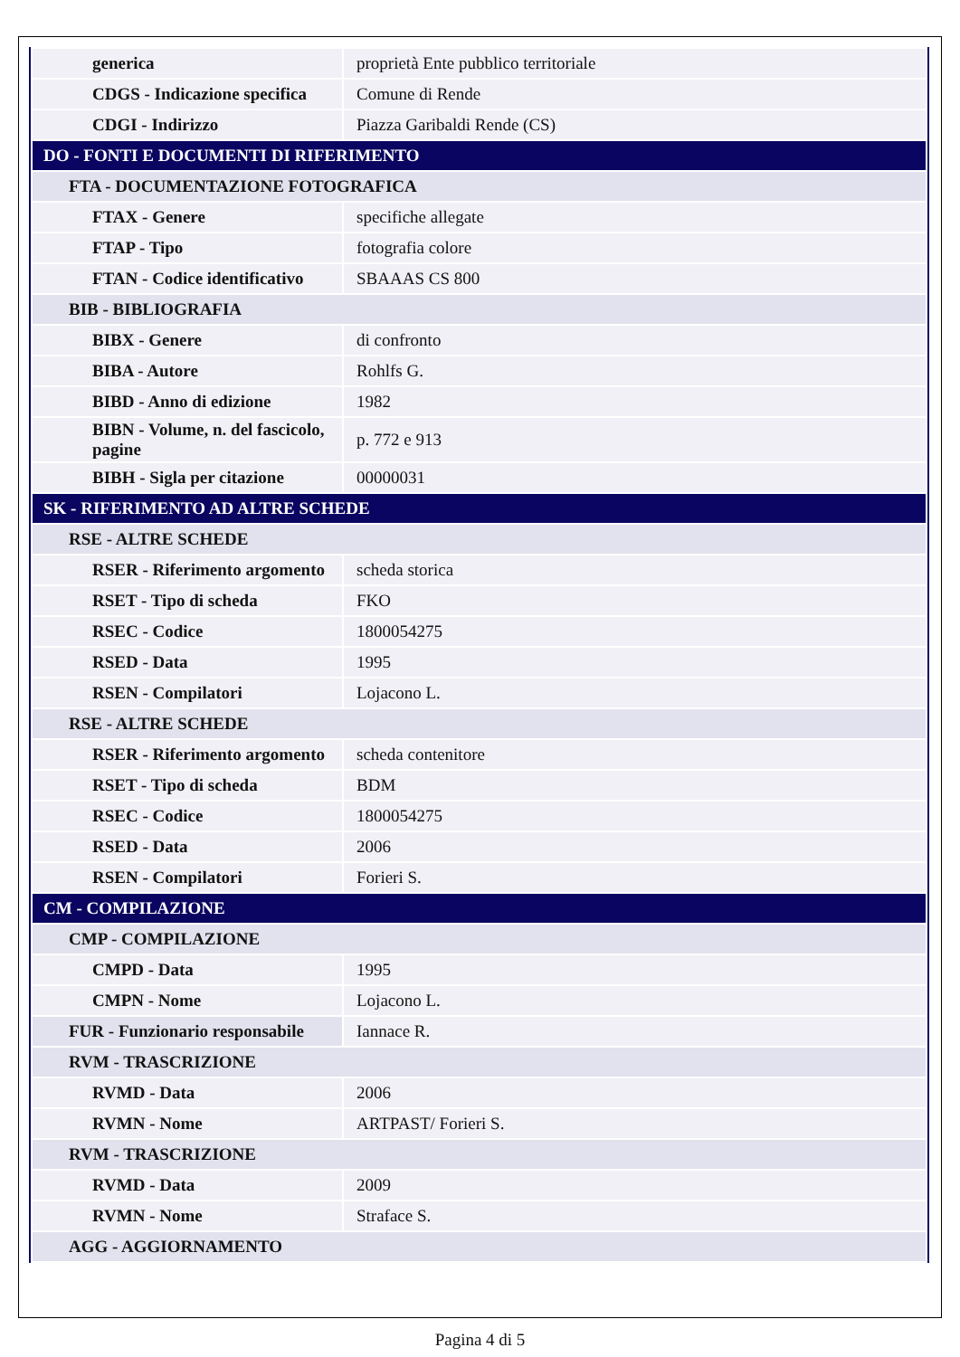| generica | proprietà Ente pubblico territoriale |
| CDGS - Indicazione specifica | Comune di Rende |
| CDGI - Indirizzo | Piazza Garibaldi Rende (CS) |
| DO - FONTI E DOCUMENTI DI RIFERIMENTO | |
| FTA - DOCUMENTAZIONE FOTOGRAFICA | |
| FTAX - Genere | specifiche allegate |
| FTAP - Tipo | fotografia colore |
| FTAN - Codice identificativo | SBAAAS CS 800 |
| BIB - BIBLIOGRAFIA | |
| BIBX - Genere | di confronto |
| BIBA - Autore | Rohlfs G. |
| BIBD - Anno di edizione | 1982 |
| BIBN - Volume, n. del fascicolo, pagine | p. 772 e 913 |
| BIBH - Sigla per citazione | 00000031 |
| SK - RIFERIMENTO AD ALTRE SCHEDE | |
| RSE - ALTRE SCHEDE | |
| RSER - Riferimento argomento | scheda storica |
| RSET - Tipo di scheda | FKO |
| RSEC - Codice | 1800054275 |
| RSED - Data | 1995 |
| RSEN - Compilatori | Lojacono L. |
| RSE - ALTRE SCHEDE | |
| RSER - Riferimento argomento | scheda contenitore |
| RSET - Tipo di scheda | BDM |
| RSEC - Codice | 1800054275 |
| RSED - Data | 2006 |
| RSEN - Compilatori | Forieri S. |
| CM - COMPILAZIONE | |
| CMP - COMPILAZIONE | |
| CMPD - Data | 1995 |
| CMPN - Nome | Lojacono L. |
| FUR - Funzionario responsabile | Iannace R. |
| RVM - TRASCRIZIONE | |
| RVMD - Data | 2006 |
| RVMN - Nome | ARTPAST/ Forieri S. |
| RVM - TRASCRIZIONE | |
| RVMD - Data | 2009 |
| RVMN - Nome | Straface S. |
| AGG - AGGIORNAMENTO | |
Pagina 4 di 5